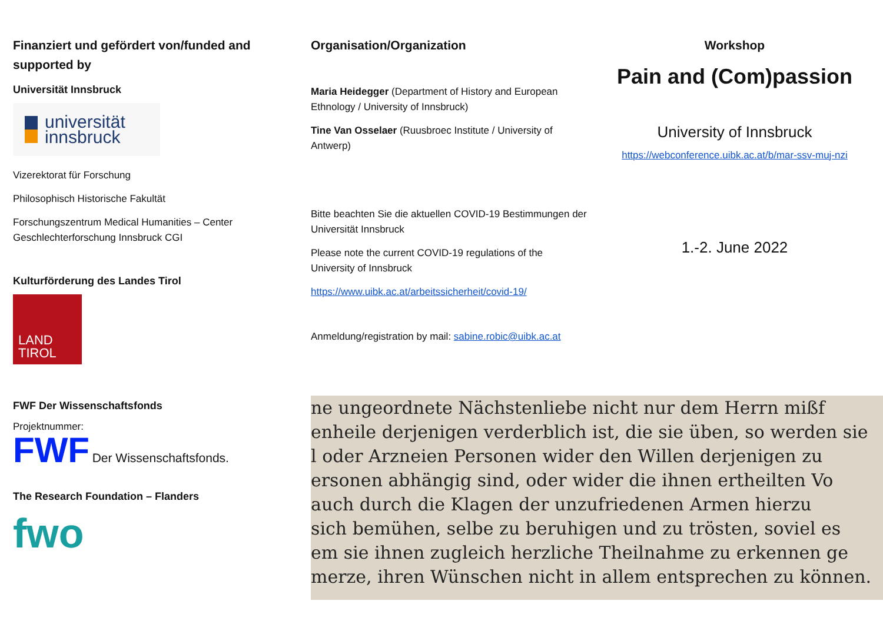Finanziert und gefördert von/funded and supported by
Universität Innsbruck
universität
innsbruck
Vizerektorat für Forschung
Philosophisch Historische Fakultät
Forschungszentrum Medical Humanities – Center Geschlechterforschung Innsbruck CGI
Kulturförderung des Landes Tirol
LAND
TIROL
FWF Der Wissenschaftsfonds
Projektnummer:
FWF Der Wissenschaftsfonds.
The Research Foundation – Flanders
fwo
Organisation/Organization
Maria Heidegger (Department of History and European Ethnology / University of Innsbruck)
Tine Van Osselaer (Ruusbroec Institute / University of Antwerp)
Bitte beachten Sie die aktuellen COVID-19 Bestimmungen der Universität Innsbruck
Please note the current COVID-19 regulations of the University of Innsbruck
https://www.uibk.ac.at/arbeitssicherheit/covid-19/
Anmeldung/registration by mail: sabine.robic@uibk.ac.at
Workshop
Pain and (Com)passion
University of Innsbruck
https://webconference.uibk.ac.at/b/mar-ssv-muj-nzi
1.-2. June 2022
ne ungeordnete Nächstenliebe nicht nur dem Herrn mißf
enheile derjenigen verderblich ist, die sie üben, so werden sie
l oder Arzneien Personen wider den Willen derjenigen zu
ersonen abhängig sind, oder wider die ihnen ertheilten Vo
auch durch die Klagen der unzufriedenen Armen hierzu
sich bemühen, selbe zu beruhigen und zu trösten, soviel es
em sie ihnen zugleich herzliche Theilnahme zu erkennen ge
merze, ihren Wünschen nicht in allem entsprechen zu können.